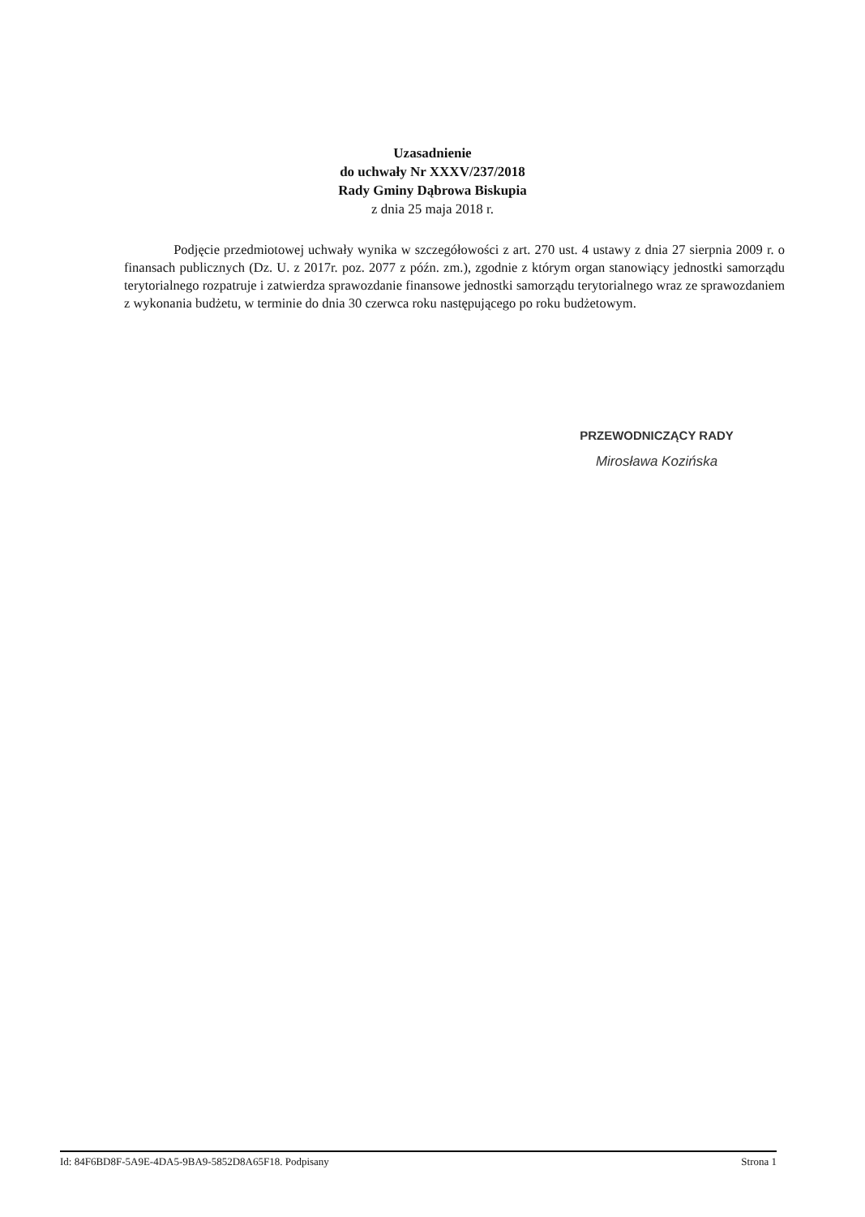Uzasadnienie
do uchwały Nr XXXV/237/2018
Rady Gminy Dąbrowa Biskupia
z dnia 25 maja 2018 r.
Podjęcie przedmiotowej uchwały wynika w szczegółowości z art. 270 ust. 4 ustawy z dnia 27 sierpnia 2009 r. o finansach publicznych (Dz. U. z 2017r. poz. 2077 z późn. zm.), zgodnie z którym organ stanowiący jednostki samorządu terytorialnego rozpatruje i zatwierdza sprawozdanie finansowe jednostki samorządu terytorialnego wraz ze sprawozdaniem z wykonania budżetu, w terminie do dnia 30 czerwca roku następującego po roku budżetowym.
PRZEWODNICZĄCY RADY
Mirosława Kozińska
Id: 84F6BD8F-5A9E-4DA5-9BA9-5852D8A65F18. Podpisany Strona 1